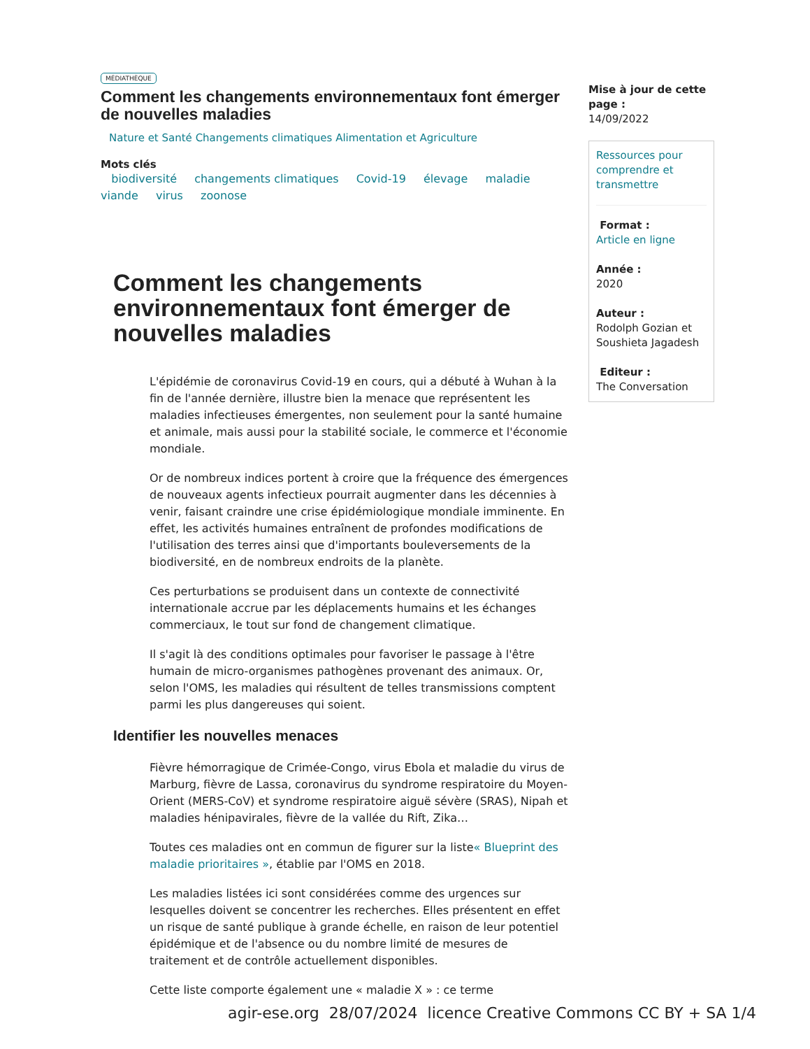MÉDIATHÈQUE
Comment les changements environnementaux font émerger de nouvelles maladies
Nature et Santé Changements climatiques Alimentation et Agriculture
Mots clés
biodiversité changements climatiques Covid-19 élevage maladie viande virus zoonose
Comment les changements environnementaux font émerger de nouvelles maladies
L'épidémie de coronavirus Covid-19 en cours, qui a débuté à Wuhan à la fin de l'année dernière, illustre bien la menace que représentent les maladies infectieuses émergentes, non seulement pour la santé humaine et animale, mais aussi pour la stabilité sociale, le commerce et l'économie mondiale.
Or de nombreux indices portent à croire que la fréquence des émergences de nouveaux agents infectieux pourrait augmenter dans les décennies à venir, faisant craindre une crise épidémiologique mondiale imminente. En effet, les activités humaines entraînent de profondes modifications de l'utilisation des terres ainsi que d'importants bouleversements de la biodiversité, en de nombreux endroits de la planète.
Ces perturbations se produisent dans un contexte de connectivité internationale accrue par les déplacements humains et les échanges commerciaux, le tout sur fond de changement climatique.
Il s'agit là des conditions optimales pour favoriser le passage à l'être humain de micro-organismes pathogènes provenant des animaux. Or, selon l'OMS, les maladies qui résultent de telles transmissions comptent parmi les plus dangereuses qui soient.
Identifier les nouvelles menaces
Fièvre hémorragique de Crimée-Congo, virus Ebola et maladie du virus de Marburg, fièvre de Lassa, coronavirus du syndrome respiratoire du Moyen-Orient (MERS-CoV) et syndrome respiratoire aiguë sévère (SRAS), Nipah et maladies hénipavirales, fièvre de la vallée du Rift, Zika…
Toutes ces maladies ont en commun de figurer sur la liste« Blueprint des maladie prioritaires », établie par l'OMS en 2018.
Les maladies listées ici sont considérées comme des urgences sur lesquelles doivent se concentrer les recherches. Elles présentent en effet un risque de santé publique à grande échelle, en raison de leur potentiel épidémique et de l'absence ou du nombre limité de mesures de traitement et de contrôle actuellement disponibles.
Cette liste comporte également une « maladie X » : ce terme
Mise à jour de cette page :
14/09/2022
Ressources pour comprendre et transmettre
Format :
Article en ligne
Année :
2020
Auteur :
Rodolph Gozian et Soushieta Jagadesh
Editeur :
The Conversation
agir-ese.org 28/07/2024 licence Creative Commons CC BY + SA 1/4